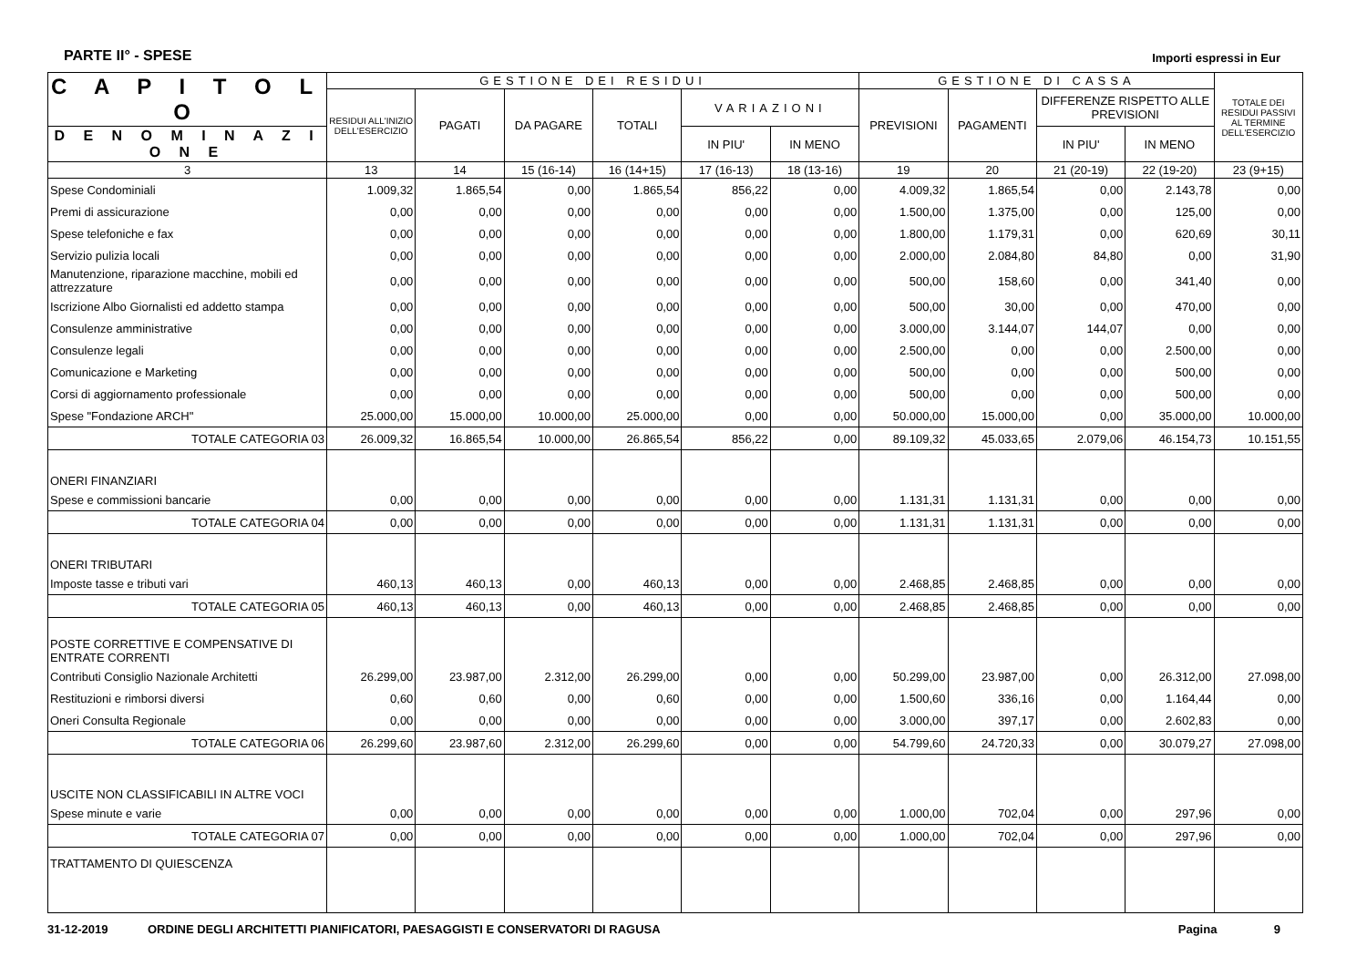PARTE II° - SPESE Importi espressi in Eur
| C A P I T O L O | GESTIONE DEI RESIDUI | | | | | | GESTIONE DI CASSA | | | | TOTALE DEI RESIDUI PASSIVI AL TERMINE DELL'ESERCIZIO |
| --- | --- | --- | --- | --- | --- | --- | --- | --- | --- | --- | --- |
| | RESIDUI ALL'INIZIO DELL'ESERCIZIO | PAGATI | DA PAGARE | TOTALI | VARIAZIONI | | PREVISIONI | PAGAMENTI | DIFFERENZE RISPETTO ALLE PREVISIONI | | |
| D E N O M I N A Z I O N E | | | | | IN PIU' | IN MENO | | | | | |
| | | | | | | | | | IN PIU' | IN MENO | |
| 3 | 13 | 14 | 15 (16-14) | 16 (14+15) | 17 (16-13) | 18 (13-16) | 19 | 20 | 21 (20-19) | 22 (19-20) | 23 (9+15) |
| Spese Condominiali | 1.009,32 | 1.865,54 | 0,00 | 1.865,54 | 856,22 | 0,00 | 4.009,32 | 1.865,54 | 0,00 | 2.143,78 | 0,00 |
| Premi di assicurazione | 0,00 | 0,00 | 0,00 | 0,00 | 0,00 | 0,00 | 1.500,00 | 1.375,00 | 0,00 | 125,00 | 0,00 |
| Spese telefoniche e fax | 0,00 | 0,00 | 0,00 | 0,00 | 0,00 | 0,00 | 1.800,00 | 1.179,31 | 0,00 | 620,69 | 30,11 |
| Servizio pulizia locali | 0,00 | 0,00 | 0,00 | 0,00 | 0,00 | 0,00 | 2.000,00 | 2.084,80 | 84,80 | 0,00 | 31,90 |
| Manutenzione, riparazione macchine, mobili ed attrezzature | 0,00 | 0,00 | 0,00 | 0,00 | 0,00 | 0,00 | 500,00 | 158,60 | 0,00 | 341,40 | 0,00 |
| Iscrizione Albo Giornalisti ed addetto stampa | 0,00 | 0,00 | 0,00 | 0,00 | 0,00 | 0,00 | 500,00 | 30,00 | 0,00 | 470,00 | 0,00 |
| Consulenze amministrative | 0,00 | 0,00 | 0,00 | 0,00 | 0,00 | 0,00 | 3.000,00 | 3.144,07 | 144,07 | 0,00 | 0,00 |
| Consulenze legali | 0,00 | 0,00 | 0,00 | 0,00 | 0,00 | 0,00 | 2.500,00 | 0,00 | 0,00 | 2.500,00 | 0,00 |
| Comunicazione e Marketing | 0,00 | 0,00 | 0,00 | 0,00 | 0,00 | 0,00 | 500,00 | 0,00 | 0,00 | 500,00 | 0,00 |
| Corsi di aggiornamento professionale | 0,00 | 0,00 | 0,00 | 0,00 | 0,00 | 0,00 | 500,00 | 0,00 | 0,00 | 500,00 | 0,00 |
| Spese "Fondazione ARCH" | 25.000,00 | 15.000,00 | 10.000,00 | 25.000,00 | 0,00 | 0,00 | 50.000,00 | 15.000,00 | 0,00 | 35.000,00 | 10.000,00 |
| TOTALE CATEGORIA 03 | 26.009,32 | 16.865,54 | 10.000,00 | 26.865,54 | 856,22 | 0,00 | 89.109,32 | 45.033,65 | 2.079,06 | 46.154,73 | 10.151,55 |
| ONERI FINANZIARI | | | | | | | | | | | |
| Spese e commissioni bancarie | 0,00 | 0,00 | 0,00 | 0,00 | 0,00 | 0,00 | 1.131,31 | 1.131,31 | 0,00 | 0,00 | 0,00 |
| TOTALE CATEGORIA 04 | 0,00 | 0,00 | 0,00 | 0,00 | 0,00 | 0,00 | 1.131,31 | 1.131,31 | 0,00 | 0,00 | 0,00 |
| ONERI TRIBUTARI | | | | | | | | | | | |
| Imposte tasse e tributi vari | 460,13 | 460,13 | 0,00 | 460,13 | 0,00 | 0,00 | 2.468,85 | 2.468,85 | 0,00 | 0,00 | 0,00 |
| TOTALE CATEGORIA 05 | 460,13 | 460,13 | 0,00 | 460,13 | 0,00 | 0,00 | 2.468,85 | 2.468,85 | 0,00 | 0,00 | 0,00 |
| POSTE CORRETTIVE E COMPENSATIVE DI ENTRATE CORRENTI | | | | | | | | | | | |
| Contributi Consiglio Nazionale Architetti | 26.299,00 | 23.987,00 | 2.312,00 | 26.299,00 | 0,00 | 0,00 | 50.299,00 | 23.987,00 | 0,00 | 26.312,00 | 27.098,00 |
| Restituzioni e rimborsi diversi | 0,60 | 0,60 | 0,00 | 0,60 | 0,00 | 0,00 | 1.500,60 | 336,16 | 0,00 | 1.164,44 | 0,00 |
| Oneri Consulta Regionale | 0,00 | 0,00 | 0,00 | 0,00 | 0,00 | 0,00 | 3.000,00 | 397,17 | 0,00 | 2.602,83 | 0,00 |
| TOTALE CATEGORIA 06 | 26.299,60 | 23.987,60 | 2.312,00 | 26.299,60 | 0,00 | 0,00 | 54.799,60 | 24.720,33 | 0,00 | 30.079,27 | 27.098,00 |
| USCITE NON CLASSIFICABILI IN ALTRE VOCI | | | | | | | | | | | |
| Spese minute e varie | 0,00 | 0,00 | 0,00 | 0,00 | 0,00 | 0,00 | 1.000,00 | 702,04 | 0,00 | 297,96 | 0,00 |
| TOTALE CATEGORIA 07 | 0,00 | 0,00 | 0,00 | 0,00 | 0,00 | 0,00 | 1.000,00 | 702,04 | 0,00 | 297,96 | 0,00 |
| TRATTAMENTO DI QUIESCENZA | | | | | | | | | | | |
31-12-2019 ORDINE DEGLI ARCHITETTI PIANIFICATORI, PAESAGGISTI E CONSERVATORI DI RAGUSA Pagina 9